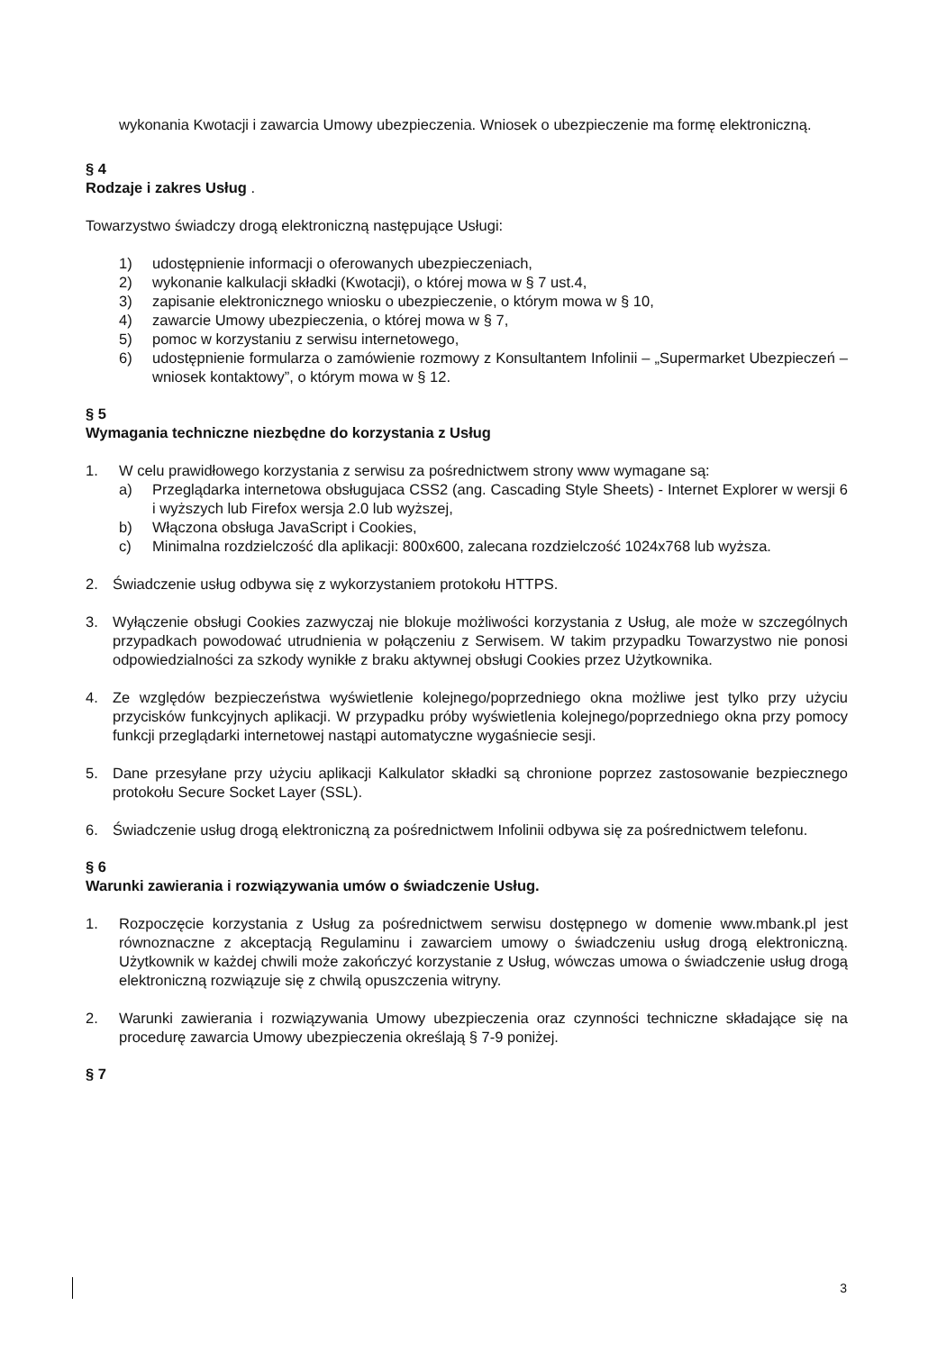wykonania Kwotacji i zawarcia Umowy ubezpieczenia. Wniosek o ubezpieczenie ma formę elektroniczną.
§ 4
Rodzaje i zakres Usług .
Towarzystwo świadczy drogą elektroniczną następujące Usługi:
1) udostępnienie informacji o oferowanych ubezpieczeniach,
2) wykonanie kalkulacji składki (Kwotacji), o której mowa w § 7 ust.4,
3) zapisanie elektronicznego wniosku o ubezpieczenie, o którym mowa w § 10,
4) zawarcie Umowy ubezpieczenia, o której mowa w § 7,
5) pomoc w korzystaniu z serwisu internetowego,
6) udostępnienie formularza o zamówienie rozmowy z Konsultantem Infolinii – „Supermarket Ubezpieczeń – wniosek kontaktowy”, o którym mowa w § 12.
§ 5
Wymagania techniczne niezbędne do korzystania z Usług
1. W celu prawidłowego korzystania z serwisu za pośrednictwem strony www wymagane są:
a) Przeglądarka internetowa obsługujaca CSS2 (ang. Cascading Style Sheets) - Internet Explorer w wersji 6 i wyższych lub Firefox wersja 2.0 lub wyższej,
b) Włączona obsługa JavaScript i Cookies,
c) Minimalna rozdzielczość dla aplikacji: 800x600, zalecana rozdzielczość 1024x768 lub wyższa.
2. Świadczenie usług odbywa się z wykorzystaniem protokołu HTTPS.
3. Wyłączenie obsługi Cookies zazwyczaj nie blokuje możliwości korzystania z Usług, ale może w szczególnych przypadkach powodować utrudnienia w połączeniu z Serwisem. W takim przypadku Towarzystwo nie ponosi odpowiedzialności za szkody wynikłe z braku aktywnej obsługi Cookies przez Użytkownika.
4. Ze względów bezpieczeństwa wyświetlenie kolejnego/poprzedniego okna możliwe jest tylko przy użyciu przycisków funkcyjnych aplikacji. W przypadku próby wyświetlenia kolejnego/poprzedniego okna przy pomocy funkcji przeglądarki internetowej nastąpi automatyczne wygaśniecie sesji.
5. Dane przesyłane przy użyciu aplikacji Kalkulator składki są chronione poprzez zastosowanie bezpiecznego protokołu Secure Socket Layer (SSL).
6. Świadczenie usług drogą elektroniczną za pośrednictwem Infolinii odbywa się za pośrednictwem telefonu.
§ 6
Warunki zawierania i rozwiązywania umów o świadczenie Usług.
1. Rozpoczęcie korzystania z Usług za pośrednictwem serwisu dostępnego w domenie www.mbank.pl jest równoznaczne z akceptacją Regulaminu i zawarciem umowy o świadczeniu usług drogą elektroniczną. Użytkownik w każdej chwili może zakończyć korzystanie z Usług, wówczas umowa o świadczenie usług drogą elektroniczną rozwiązuje się z chwilą opuszczenia witryny.
2. Warunki zawierania i rozwiązywania Umowy ubezpieczenia oraz czynności techniczne składające się na procedurę zawarcia Umowy ubezpieczenia określają § 7-9 poniżej.
§ 7
3